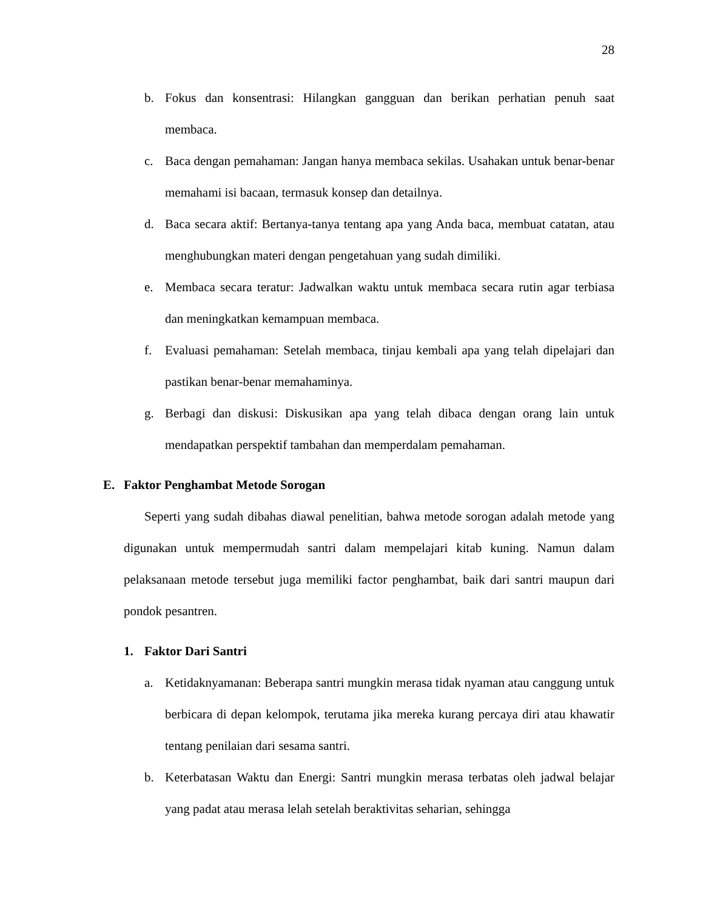28
b. Fokus dan konsentrasi: Hilangkan gangguan dan berikan perhatian penuh saat membaca.
c. Baca dengan pemahaman: Jangan hanya membaca sekilas. Usahakan untuk benar-benar memahami isi bacaan, termasuk konsep dan detailnya.
d. Baca secara aktif: Bertanya-tanya tentang apa yang Anda baca, membuat catatan, atau menghubungkan materi dengan pengetahuan yang sudah dimiliki.
e. Membaca secara teratur: Jadwalkan waktu untuk membaca secara rutin agar terbiasa dan meningkatkan kemampuan membaca.
f. Evaluasi pemahaman: Setelah membaca, tinjau kembali apa yang telah dipelajari dan pastikan benar-benar memahaminya.
g. Berbagi dan diskusi: Diskusikan apa yang telah dibaca dengan orang lain untuk mendapatkan perspektif tambahan dan memperdalam pemahaman.
E. Faktor Penghambat Metode Sorogan
Seperti yang sudah dibahas diawal penelitian, bahwa metode sorogan adalah metode yang digunakan untuk mempermudah santri dalam mempelajari kitab kuning. Namun dalam pelaksanaan metode tersebut juga memiliki factor penghambat, baik dari santri maupun dari pondok pesantren.
1. Faktor Dari Santri
a. Ketidaknyamanan: Beberapa santri mungkin merasa tidak nyaman atau canggung untuk berbicara di depan kelompok, terutama jika mereka kurang percaya diri atau khawatir tentang penilaian dari sesama santri.
b. Keterbatasan Waktu dan Energi: Santri mungkin merasa terbatas oleh jadwal belajar yang padat atau merasa lelah setelah beraktivitas seharian, sehingga